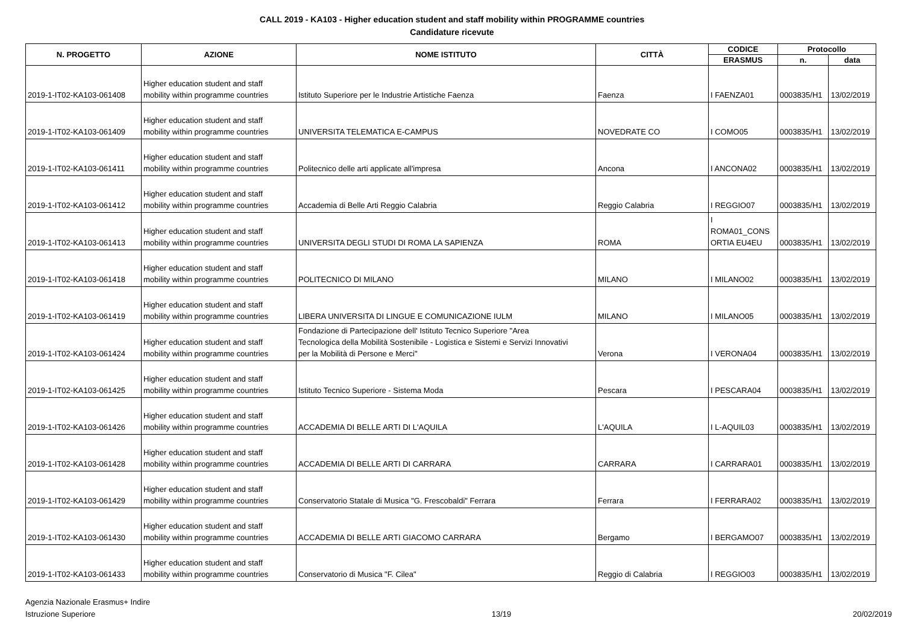CALL 2019 - KA103 - Higher education student and staff mobility within PROGRAMME countries
Candidature ricevute
| N. PROGETTO | AZIONE | NOME ISTITUTO | CITTÀ | CODICE | Protocollo | |
| --- | --- | --- | --- | --- | --- | --- |
| | | | | ERASMUS | n. | data |
| 2019-1-IT02-KA103-061408 | Higher education student and staff mobility within programme countries | Istituto Superiore per le Industrie Artistiche Faenza | Faenza | I FAENZA01 | 0003835/H1 | 13/02/2019 |
| 2019-1-IT02-KA103-061409 | Higher education student and staff mobility within programme countries | UNIVERSITA TELEMATICA E-CAMPUS | NOVEDRATE CO | I COMO05 | 0003835/H1 | 13/02/2019 |
| 2019-1-IT02-KA103-061411 | Higher education student and staff mobility within programme countries | Politecnico delle arti applicate all'impresa | Ancona | I ANCONA02 | 0003835/H1 | 13/02/2019 |
| 2019-1-IT02-KA103-061412 | Higher education student and staff mobility within programme countries | Accademia di Belle Arti Reggio Calabria | Reggio Calabria | I REGGIO07 | 0003835/H1 | 13/02/2019 |
| 2019-1-IT02-KA103-061413 | Higher education student and staff mobility within programme countries | UNIVERSITA DEGLI STUDI DI ROMA LA SAPIENZA | ROMA | I ROMA01_CONS ORTIA EU4EU | 0003835/H1 | 13/02/2019 |
| 2019-1-IT02-KA103-061418 | Higher education student and staff mobility within programme countries | POLITECNICO DI MILANO | MILANO | I MILANO02 | 0003835/H1 | 13/02/2019 |
| 2019-1-IT02-KA103-061419 | Higher education student and staff mobility within programme countries | LIBERA UNIVERSITA DI LINGUE E COMUNICAZIONE IULM | MILANO | I MILANO05 | 0003835/H1 | 13/02/2019 |
| 2019-1-IT02-KA103-061424 | Higher education student and staff mobility within programme countries | Fondazione di Partecipazione dell' Istituto Tecnico Superiore "Area Tecnologica della Mobilità Sostenibile - Logistica e Sistemi e Servizi Innovativi per la Mobilità di Persone e Merci" | Verona | I VERONA04 | 0003835/H1 | 13/02/2019 |
| 2019-1-IT02-KA103-061425 | Higher education student and staff mobility within programme countries | Istituto Tecnico Superiore - Sistema Moda | Pescara | I PESCARA04 | 0003835/H1 | 13/02/2019 |
| 2019-1-IT02-KA103-061426 | Higher education student and staff mobility within programme countries | ACCADEMIA DI BELLE ARTI DI L'AQUILA | L'AQUILA | I L-AQUIL03 | 0003835/H1 | 13/02/2019 |
| 2019-1-IT02-KA103-061428 | Higher education student and staff mobility within programme countries | ACCADEMIA DI BELLE ARTI DI CARRARA | CARRARA | I CARRARA01 | 0003835/H1 | 13/02/2019 |
| 2019-1-IT02-KA103-061429 | Higher education student and staff mobility within programme countries | Conservatorio Statale di Musica "G. Frescobaldi" Ferrara | Ferrara | I FERRARA02 | 0003835/H1 | 13/02/2019 |
| 2019-1-IT02-KA103-061430 | Higher education student and staff mobility within programme countries | ACCADEMIA DI BELLE ARTI GIACOMO CARRARA | Bergamo | I BERGAMO07 | 0003835/H1 | 13/02/2019 |
| 2019-1-IT02-KA103-061433 | Higher education student and staff mobility within programme countries | Conservatorio di Musica "F. Cilea" | Reggio di Calabria | I REGGIO03 | 0003835/H1 | 13/02/2019 |
Agenzia Nazionale Erasmus+ Indire
Istruzione Superiore
13/19 20/02/2019